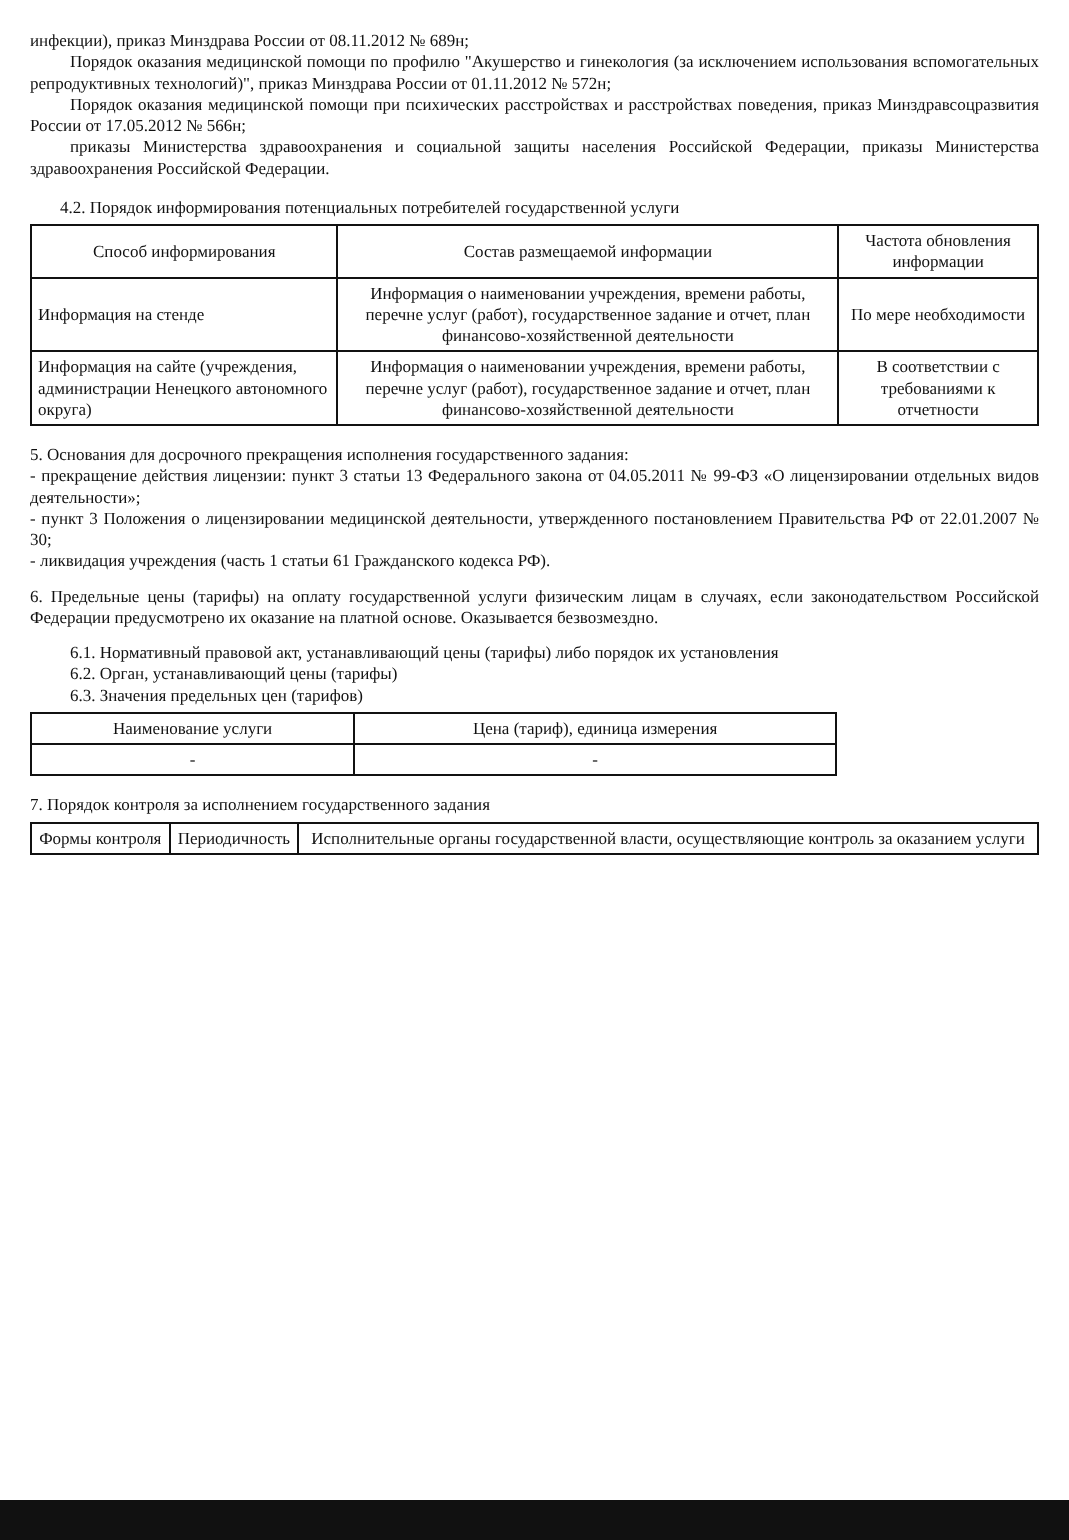инфекции), приказ Минздрава России от 08.11.2012 № 689н;
Порядок оказания медицинской помощи по профилю "Акушерство и гинекология (за исключением использования вспомогательных репродуктивных технологий)", приказ Минздрава России от 01.11.2012 № 572н;
Порядок оказания медицинской помощи при психических расстройствах и расстройствах поведения, приказ Минздравсоцразвития России от 17.05.2012 № 566н;
приказы Министерства здравоохранения и социальной защиты населения Российской Федерации, приказы Министерства здравоохранения Российской Федерации.
4.2. Порядок информирования потенциальных потребителей государственной услуги
| Способ информирования | Состав размещаемой информации | Частота обновления информации |
| --- | --- | --- |
| Информация на стенде | Информация о наименовании учреждения, времени работы, перечне услуг (работ), государственное задание и отчет, план финансово-хозяйственной деятельности | По мере необходимости |
| Информация на сайте (учреждения, администрации Ненецкого автономного округа) | Информация о наименовании учреждения, времени работы, перечне услуг (работ), государственное задание и отчет, план финансово-хозяйственной деятельности | В соответствии с требованиями к отчетности |
5. Основания для досрочного прекращения исполнения государственного задания:
- прекращение действия лицензии: пункт 3 статьи 13 Федерального закона от 04.05.2011 № 99-ФЗ «О лицензировании отдельных видов деятельности»;
- пункт 3 Положения о лицензировании медицинской деятельности, утвержденного постановлением Правительства РФ от 22.01.2007 № 30;
- ликвидация учреждения (часть 1 статьи 61 Гражданского кодекса РФ).
6. Предельные цены (тарифы) на оплату государственной услуги физическим лицам в случаях, если законодательством Российской Федерации предусмотрено их оказание на платной основе. Оказывается безвозмездно.
6.1. Нормативный правовой акт, устанавливающий цены (тарифы) либо порядок их установления
6.2. Орган, устанавливающий цены (тарифы)
6.3. Значения предельных цен (тарифов)
| Наименование услуги | Цена (тариф), единица измерения |
| --- | --- |
| - | - |
7. Порядок контроля за исполнением государственного задания
| Формы контроля | Периодичность | Исполнительные органы государственной власти, осуществляющие контроль за оказанием услуги |
| --- | --- | --- |